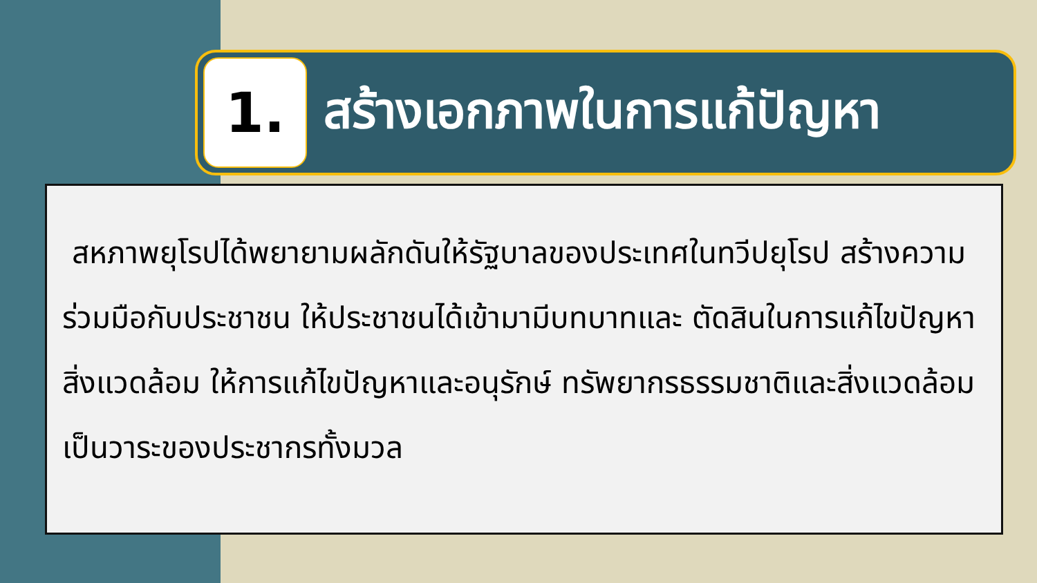1.
สร้างเอกภาพในการแก้ปัญหา
สหภาพยุโรปได้พยายามผลักดันให้รัฐบาลของประเทศในทวีปยุโรป สร้างความร่วมมือกับประชาชน ให้ประชาชนได้เข้ามามีบทบาทและ ตัดสินในการแก้ไขปัญหาสิ่งแวดล้อม ให้การแก้ไขปัญหาและอนุรักษ์ ทรัพยากรธรรมชาติและสิ่งแวดล้อมเป็นวาระของประชากรทั้งมวล